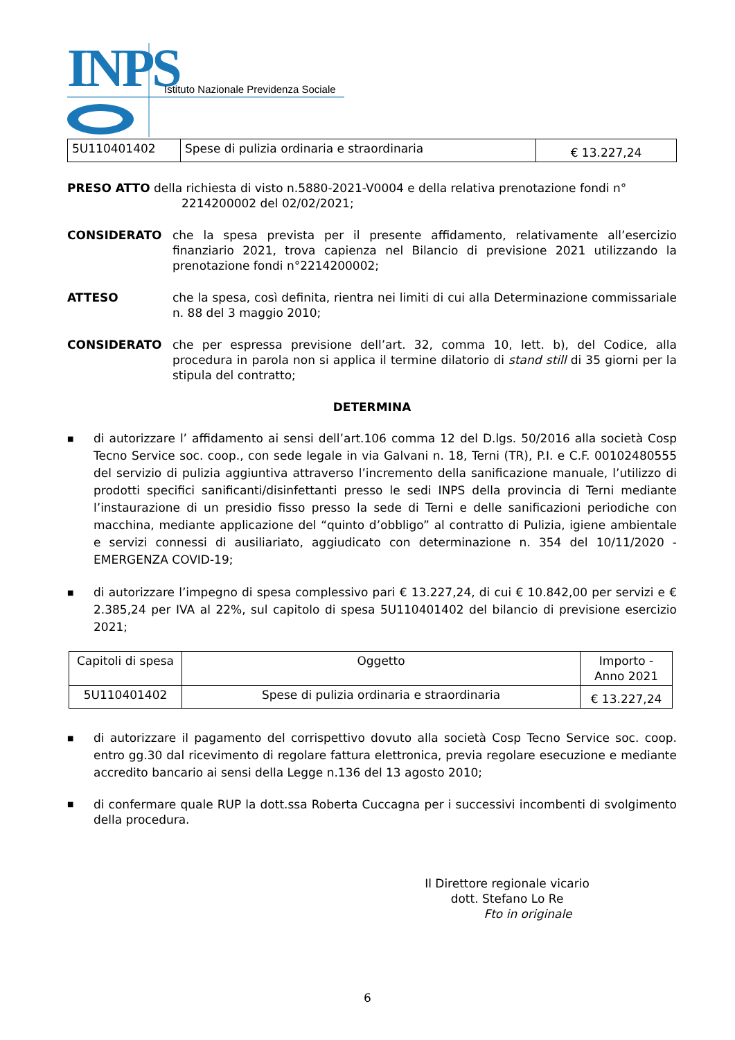INPS
Istituto Nazionale Previdenza Sociale
| 5U110401402 | Spese di pulizia ordinaria e straordinaria | € 13.227,24 |
PRESO ATTO della richiesta di visto n.5880-2021-V0004 e della relativa prenotazione fondi n°
2214200002 del 02/02/2021;
CONSIDERATO che la spesa prevista per il presente affidamento, relativamente all’esercizio finanziario 2021, trova capienza nel Bilancio di previsione 2021 utilizzando la prenotazione fondi n°2214200002;
ATTESO che la spesa, così definita, rientra nei limiti di cui alla Determinazione commissariale n. 88 del 3 maggio 2010;
CONSIDERATO che per espressa previsione dell’art. 32, comma 10, lett. b), del Codice, alla procedura in parola non si applica il termine dilatorio di stand still di 35 giorni per la stipula del contratto;
DETERMINA
■ di autorizzare l’ affidamento ai sensi dell’art.106 comma 12 del D.lgs. 50/2016 alla società Cosp Tecno Service soc. coop., con sede legale in via Galvani n. 18, Terni (TR), P.I. e C.F. 00102480555 del servizio di pulizia aggiuntiva attraverso l’incremento della sanificazione manuale, l’utilizzo di prodotti specifici sanificanti/disinfettanti presso le sedi INPS della provincia di Terni mediante l’instaurazione di un presidio fisso presso la sede di Terni e delle sanificazioni periodiche con macchina, mediante applicazione del “quinto d’obbligo” al contratto di Pulizia, igiene ambientale e servizi connessi di ausiliariato, aggiudicato con determinazione n. 354 del 10/11/2020 - EMERGENZA COVID-19;
■ di autorizzare l’impegno di spesa complessivo pari € 13.227,24, di cui € 10.842,00 per servizi e € 2.385,24 per IVA al 22%, sul capitolo di spesa 5U110401402 del bilancio di previsione esercizio 2021;
| Capitoli di spesa | Oggetto | Importo - Anno 2021 |
| 5U110401402 | Spese di pulizia ordinaria e straordinaria | € 13.227,24 |
■ di autorizzare il pagamento del corrispettivo dovuto alla società Cosp Tecno Service soc. coop. entro gg.30 dal ricevimento di regolare fattura elettronica, previa regolare esecuzione e mediante accredito bancario ai sensi della Legge n.136 del 13 agosto 2010;
■ di confermare quale RUP la dott.ssa Roberta Cuccagna per i successivi incombenti di svolgimento della procedura.
Il Direttore regionale vicario
dott. Stefano Lo Re
Fto in originale
6